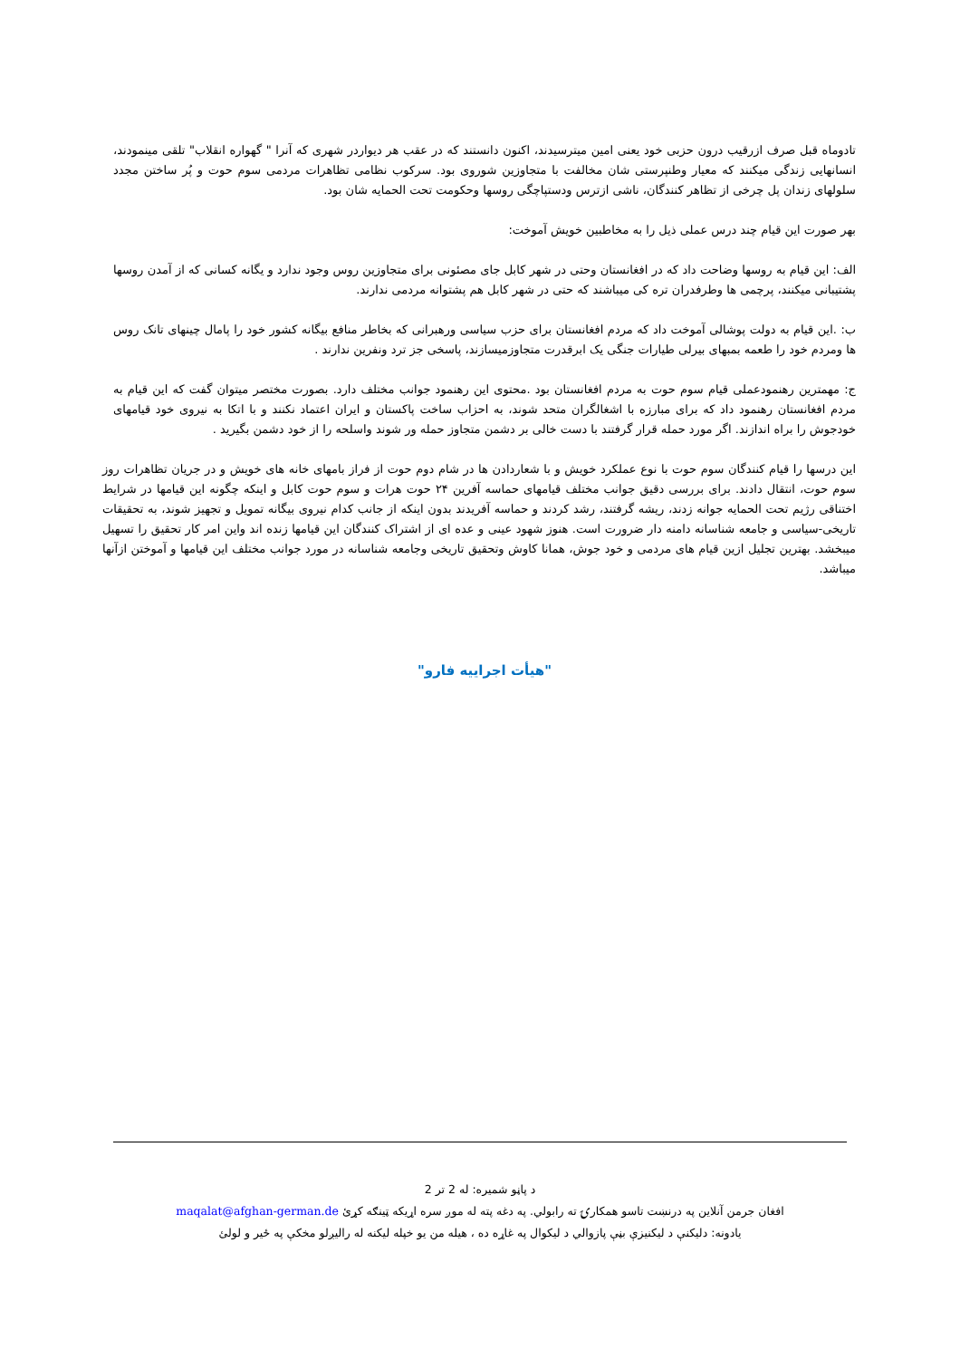تادوماه قبل صرف ازرقیب درون حزبی خود یعنی امین میترسیدند، اکنون دانستند که در عقب هر دیواردر شهری که آنرا " گهواره انقلاب" تلقی مینمودند، انسانهایی زندگی میکنند که معیار وطنپرستی شان مخالفت با متجاوزین شوروی بود. سرکوب نظامی تظاهرات مردمی سوم حوت و پُر ساختن مجدد سلولهای زندان پل چرخی از تظاهر کنندگان، ناشی ازترس ودستپاچگی روسها وحکومت تحت الحمایه شان بود.
بهر صورت این قیام چند درس عملی ذیل را به مخاطبین خویش آموخت:
الف: این قیام به روسها وضاحت داد که در افغانستان وحتی در شهر کابل جای مصئونی برای متجاوزین روس وجود ندارد و یگانه کسانی که از آمدن روسها پشتیبانی میکنند، پرچمی ها وطرفدران تره کی میباشند که حتی در شهر کابل هم پشتوانه مردمی ندارند.
ب: .این قیام به دولت پوشالی آموخت داد که مردم افغانستان برای حزب سیاسی ورهبرانی که بخاطر منافع بیگانه کشور خود را پامال چینهای تانک روس ها ومردم خود را طعمه بمبهای بیرلی طیارات جنگی یک ابرقدرت متجاوزمیسازند، پاسخی جز ترد ونفرین ندارند .
ج: مهمترین رهنمودعملی قیام سوم حوت به مردم افغانستان بود .محتوی این رهنمود جوانب مختلف دارد. بصورت مختصر میتوان گفت که این قیام به مردم افغانستان رهنمود داد که برای مبارزه با اشغالگران متحد شوند، به احزاب ساخت پاکستان و ایران اعتماد نکنند و با اتکا به نیروی خود قیامهای خودجوش را براه اندازند. اگر مورد حمله قرار گرفتند با دست خالی بر دشمن متجاوز حمله ور شوند واسلحه را از خود دشمن بگیرید .
این درسها را قیام کنندگان سوم حوت با نوع عملکرد خویش و با شعاردادن ها در شام دوم حوت از فراز بامهای خانه های خویش و در جریان تظاهرات روز سوم حوت، انتقال دادند. برای بررسی دقیق جوانب مختلف قیامهای حماسه آفرین ۲۴ حوت هرات و سوم حوت کابل و اینکه چگونه این قیامها در شرایط اختناقی رژیم تحت الحمایه جوانه زدند، ریشه گرفتند، رشد کردند و حماسه آفریدند بدون اینکه از جانب کدام نیروی بیگانه تمویل و تجهیز شوند، به تحقیقات تاریخی-سیاسی و جامعه شناسانه دامنه دار ضرورت است. هنوز شهود عینی و عده ای از اشتراک کنندگان این قیامها زنده اند واین امر کار تحقیق را تسهیل میبخشد. بهترین تجلیل ازین قیام های مردمی و خود جوش، همانا کاوش وتحقیق تاریخی وجامعه شناسانه در مورد جوانب مختلف این قیامها و آموختن ازآنها میباشد.
"هیأت اجراییه فارو"
د پاڼو شمیره: له 2 تر 2
افغان جرمن آنلاین په درنښت تاسو همکارۍ ته رابولي. په دغه پته له موږ سره اړيکه ټينګه کړئ maqalat@afghan-german.de
يادونه: دليکنې د ليکنيزې بڼې پازوالي د ليکوال په غاړه ده ، هيله من يو خپله ليکنه له راليږلو مخکې په ځير و لولئ